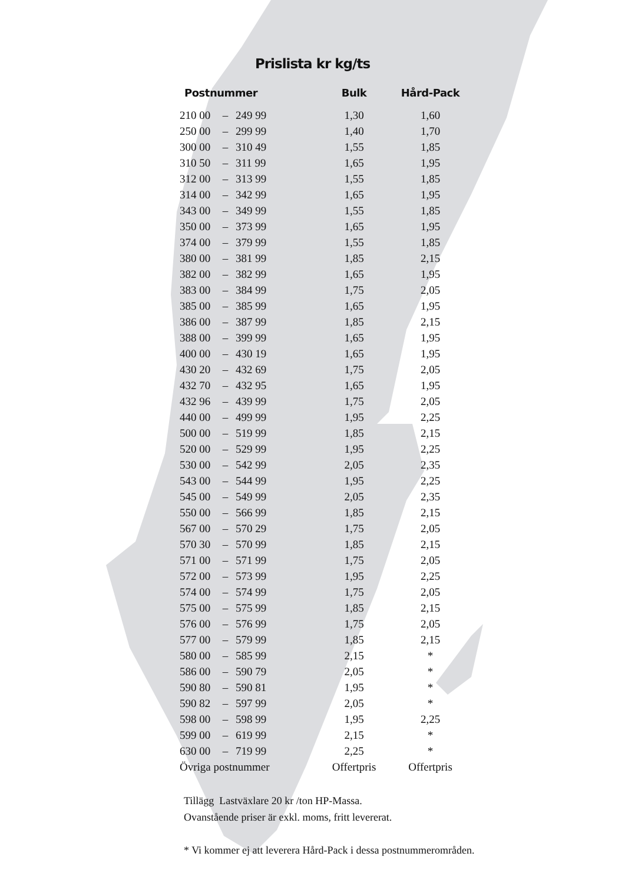Prislista kr kg/ts
| Postnummer | | | Bulk | Hård-Pack |
| --- | --- | --- | --- | --- |
| 210 00 | – | 249 99 | 1,30 | 1,60 |
| 250 00 | – | 299 99 | 1,40 | 1,70 |
| 300 00 | – | 310 49 | 1,55 | 1,85 |
| 310 50 | – | 311 99 | 1,65 | 1,95 |
| 312 00 | – | 313 99 | 1,55 | 1,85 |
| 314 00 | – | 342 99 | 1,65 | 1,95 |
| 343 00 | – | 349 99 | 1,55 | 1,85 |
| 350 00 | – | 373 99 | 1,65 | 1,95 |
| 374 00 | – | 379 99 | 1,55 | 1,85 |
| 380 00 | – | 381 99 | 1,85 | 2,15 |
| 382 00 | – | 382 99 | 1,65 | 1,95 |
| 383 00 | – | 384 99 | 1,75 | 2,05 |
| 385 00 | – | 385 99 | 1,65 | 1,95 |
| 386 00 | – | 387 99 | 1,85 | 2,15 |
| 388 00 | – | 399 99 | 1,65 | 1,95 |
| 400 00 | – | 430 19 | 1,65 | 1,95 |
| 430 20 | – | 432 69 | 1,75 | 2,05 |
| 432 70 | – | 432 95 | 1,65 | 1,95 |
| 432 96 | – | 439 99 | 1,75 | 2,05 |
| 440 00 | – | 499 99 | 1,95 | 2,25 |
| 500 00 | – | 519 99 | 1,85 | 2,15 |
| 520 00 | – | 529 99 | 1,95 | 2,25 |
| 530 00 | – | 542 99 | 2,05 | 2,35 |
| 543 00 | – | 544 99 | 1,95 | 2,25 |
| 545 00 | – | 549 99 | 2,05 | 2,35 |
| 550 00 | – | 566 99 | 1,85 | 2,15 |
| 567 00 | – | 570 29 | 1,75 | 2,05 |
| 570 30 | – | 570 99 | 1,85 | 2,15 |
| 571 00 | – | 571 99 | 1,75 | 2,05 |
| 572 00 | – | 573 99 | 1,95 | 2,25 |
| 574 00 | – | 574 99 | 1,75 | 2,05 |
| 575 00 | – | 575 99 | 1,85 | 2,15 |
| 576 00 | – | 576 99 | 1,75 | 2,05 |
| 577 00 | – | 579 99 | 1,85 | 2,15 |
| 580 00 | – | 585 99 | 2,15 | * |
| 586 00 | – | 590 79 | 2,05 | * |
| 590 80 | – | 590 81 | 1,95 | * |
| 590 82 | – | 597 99 | 2,05 | * |
| 598 00 | – | 598 99 | 1,95 | 2,25 |
| 599 00 | – | 619 99 | 2,15 | * |
| 630 00 | – | 719 99 | 2,25 | * |
| Övriga postnummer | | | Offertpris | Offertpris |
Tillägg Lastväxlare 20 kr /ton HP-Massa.
Ovanstående priser är exkl. moms, fritt levererat.
* Vi kommer ej att leverera Hård-Pack i dessa postnummerområden.